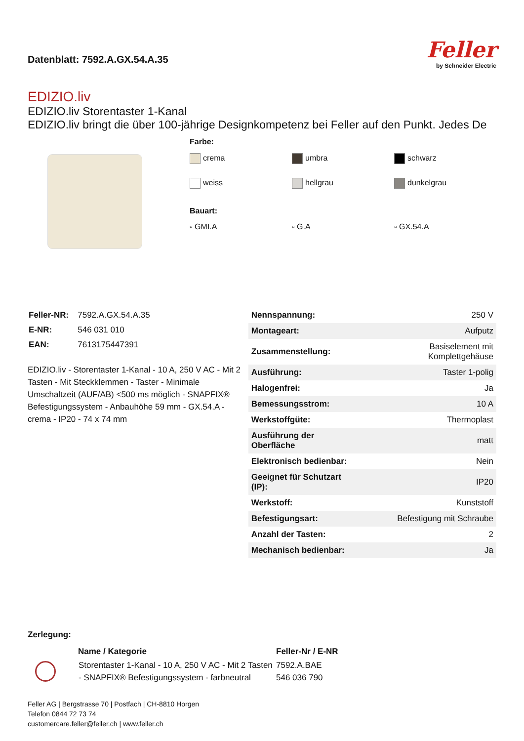Datenblatt: 7592.A.GX.54.A.35
Feller
by Schneider Electric
EDIZIO.liv
EDIZIO.liv Storentaster 1-Kanal
EDIZIO.liv bringt die über 100-jährige Designkompetenz bei Feller auf den Punkt. Jedes De
Farbe:
crema
umbra
schwarz
weiss
hellgrau
dunkelgrau
Bauart:
▫ GMI.A
▫ G.A
▫ GX.54.A
| Feller-NR: | 7592.A.GX.54.A.35 |
| E-NR: | 546 031 010 |
| EAN: | 7613175447391 |
EDIZIO.liv - Storentaster 1-Kanal - 10 A, 250 V AC - Mit 2 Tasten - Mit Steckklemmen - Taster - Minimale Umschaltzeit (AUF/AB) <500 ms möglich - SNAPFIX® Befestigungssystem - Anbauhöhe 59 mm - GX.54.A - crema - IP20 - 74 x 74 mm
| Nennspannung: | 250 V |
| Montageart: | Aufputz |
| Zusammenstellung: | Basiselement mit Komplettgehäuse |
| Ausführung: | Taster 1-polig |
| Halogenfrei: | Ja |
| Bemessungsstrom: | 10 A |
| Werkstoffgüte: | Thermoplast |
| Ausführung der Oberfläche | matt |
| Elektronisch bedienbar: | Nein |
| Geeignet für Schutzart (IP): | IP20 |
| Werkstoff: | Kunststoff |
| Befestigungsart: | Befestigung mit Schraube |
| Anzahl der Tasten: | 2 |
| Mechanisch bedienbar: | Ja |
Zerlegung:
| | Name / Kategorie | Feller-Nr / E-NR |
| --- | --- | --- |
| | Storentaster 1-Kanal - 10 A, 250 V AC - Mit 2 Tasten - SNAPFIX® Befestigungssystem - farbneutral | 7592.A.BAE 546 036 790 |
Feller AG | Bergstrasse 70 | Postfach | CH-8810 Horgen
Telefon 0844 72 73 74
customercare.feller@feller.ch | www.feller.ch